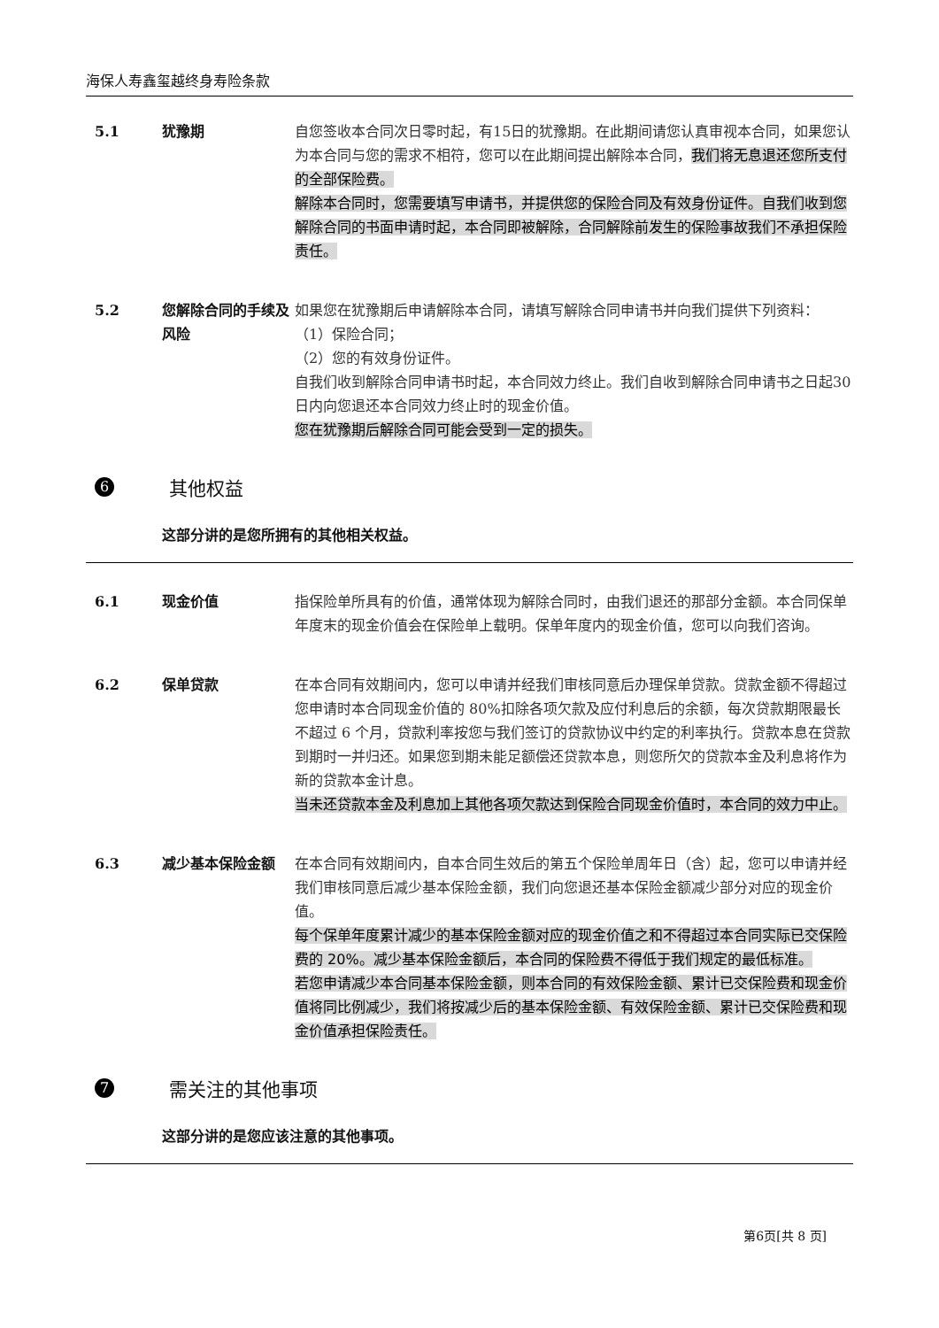海保人寿鑫玺越终身寿险条款
5.1 犹豫期 自您签收本合同次日零时起，有15日的犹豫期。在此期间请您认真审视本合同，如果您认为本合同与您的需求不相符，您可以在此期间提出解除本合同，我们将无息退还您所支付的全部保险费。
解除本合同时，您需要填写申请书，并提供您的保险合同及有效身份证件。自我们收到您解除合同的书面申请时起，本合同即被解除，合同解除前发生的保险事故我们不承担保险责任。
5.2 您解除合同的手续及风险
如果您在犹豫期后申请解除本合同，请填写解除合同申请书并向我们提供下列资料：
（1）保险合同；
（2）您的有效身份证件。
自我们收到解除合同申请书时起，本合同效力终止。我们自收到解除合同申请书之日起30日内向您退还本合同效力终止时的现金价值。
您在犹豫期后解除合同可能会受到一定的损失。
6
其他权益
这部分讲的是您所拥有的其他相关权益。
6.1 现金价值 指保险单所具有的价值，通常体现为解除合同时，由我们退还的那部分金额。本合同保单年度末的现金价值会在保险单上载明。保单年度内的现金价值，您可以向我们咨询。
6.2 保单贷款 在本合同有效期间内，您可以申请并经我们审核同意后办理保单贷款。贷款金额不得超过您申请时本合同现金价值的 80%扣除各项欠款及应付利息后的余额，每次贷款期限最长不超过 6 个月，贷款利率按您与我们签订的贷款协议中约定的利率执行。贷款本息在贷款到期时一并归还。如果您到期未能足额偿还贷款本息，则您所欠的贷款本金及利息将作为新的贷款本金计息。
当未还贷款本金及利息加上其他各项欠款达到保险合同现金价值时，本合同的效力中止。
6.3 减少基本保险金额 在本合同有效期间内，自本合同生效后的第五个保险单周年日（含）起，您可以申请并经我们审核同意后减少基本保险金额，我们向您退还基本保险金额减少部分对应的现金价值。
每个保单年度累计减少的基本保险金额对应的现金价值之和不得超过本合同实际已交保险费的 20%。减少基本保险金额后，本合同的保险费不得低于我们规定的最低标准。
若您申请减少本合同基本保险金额，则本合同的有效保险金额、累计已交保险费和现金价值将同比例减少，我们将按减少后的基本保险金额、有效保险金额、累计已交保险费和现金价值承担保险责任。
7
需关注的其他事项
这部分讲的是您应该注意的其他事项。
第6页[共 8 页]